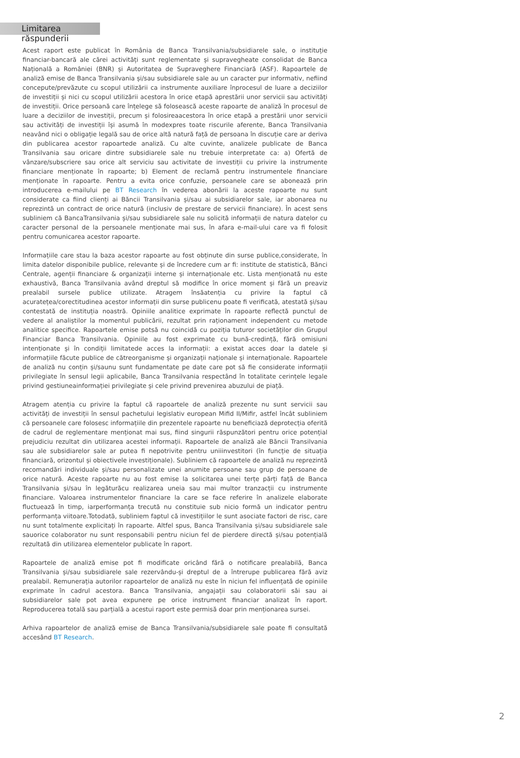Limitarea răspunderii
Acest raport este publicat în România de Banca Transilvania/subsidiarele sale, o instituție financiar-bancară ale cărei activități sunt reglementate și supravegheate consolidat de Banca Națională a României (BNR) și Autoritatea de Supraveghere Financiară (ASF). Rapoartele de analiză emise de Banca Transilvania și/sau subsidiarele sale au un caracter pur informativ, nefiind concepute/prevăzute cu scopul utilizării ca instrumente auxiliare înprocesul de luare a deciziilor de investiții și nici cu scopul utilizării acestora în orice etapă aprestării unor servicii sau activități de investiții. Orice persoană care înțelege să folosească aceste rapoarte de analiză în procesul de luare a deciziilor de investiții, precum și folosireaacestora în orice etapă a prestării unor servicii sau activități de investiții își asumă în modexpres toate riscurile aferente, Banca Transilvania neavând nici o obligație legală sau de orice altă natură față de persoana în discuție care ar deriva din publicarea acestor rapoartede analiză. Cu alte cuvinte, analizele publicate de Banca Transilvania sau oricare dintre subsidiarele sale nu trebuie interpretate ca: a) Ofertă de vânzare/subscriere sau orice alt serviciu sau activitate de investiții cu privire la instrumente financiare menționate în rapoarte; b) Element de reclamă pentru instrumentele financiare menționate în rapoarte. Pentru a evita orice confuzie, persoanele care se abonează prin introducerea e-mailului pe BT Research în vederea abonării la aceste rapoarte nu sunt considerate ca fiind clienți ai Băncii Transilvania și/sau ai subsidiarelor sale, iar abonarea nu reprezintă un contract de orice natură (inclusiv de prestare de servicii financiare). În acest sens subliniem că BancaTransilvania și/sau subsidiarele sale nu solicită informații de natura datelor cu caracter personal de la persoanele menționate mai sus, în afara e-mail-ului care va fi folosit pentru comunicarea acestor rapoarte.
Informațiile care stau la baza acestor rapoarte au fost obținute din surse publice,considerate, în limita datelor disponibile publice, relevante și de încredere cum ar fi: institute de statistică, Bănci Centrale, agenții financiare & organizații interne și internaționale etc. Lista menționată nu este exhaustivă, Banca Transilvania având dreptul să modifice în orice moment și fără un preaviz prealabil sursele publice utilizate. Atragem însăatenția cu privire la faptul că acuratețea/corectitudinea acestor informații din surse publicenu poate fi verificată, atestată și/sau contestată de instituția noastră. Opiniile analitice exprimate în rapoarte reflectă punctul de vedere al analiștilor la momentul publicării, rezultat prin raționament independent cu metode analitice specifice. Rapoartele emise potsă nu coincidă cu poziția tuturor societăților din Grupul Financiar Banca Transilvania. Opiniile au fost exprimate cu bună-credință, fără omisiuni intenționate și în condiții limitatede acces la informații: a existat acces doar la datele și informațiile făcute publice de cătreorganisme și organizații naționale și internaționale. Rapoartele de analiză nu conțin și/saunu sunt fundamentate pe date care pot să fie considerate informații privilegiate în sensul legii aplicabile, Banca Transilvania respectând în totalitate cerințele legale privind gestiuneainformației privilegiate și cele privind prevenirea abuzului de piață.
Atragem atenția cu privire la faptul că rapoartele de analiză prezente nu sunt servicii sau activități de investiții în sensul pachetului legislativ european Mifid II/Mifir, astfel încât subliniem că persoanele care folosesc informațiile din prezentele rapoarte nu beneficiază deprotecția oferită de cadrul de reglementare menționat mai sus, fiind singurii răspunzători pentru orice potențial prejudiciu rezultat din utilizarea acestei informații. Rapoartele de analiză ale Băncii Transilvania sau ale subsidiarelor sale ar putea fi nepotrivite pentru uniiinvestitori (în funcție de situația financiară, orizontul și obiectivele investiționale). Subliniem că rapoartele de analiză nu reprezintă recomandări individuale și/sau personalizate unei anumite persoane sau grup de persoane de orice natură. Aceste rapoarte nu au fost emise la solicitarea unei terțe părți față de Banca Transilvania și/sau în legăturăcu realizarea uneia sau mai multor tranzacții cu instrumente financiare. Valoarea instrumentelor financiare la care se face referire în analizele elaborate fluctuează în timp, iarperformanța trecută nu constituie sub nicio formă un indicator pentru performanța viitoare.Totodată, subliniem faptul că investițiilor le sunt asociate factori de risc, care nu sunt totalmente explicitați în rapoarte. Altfel spus, Banca Transilvania și/sau subsidiarele sale sauorice colaborator nu sunt responsabili pentru niciun fel de pierdere directă și/sau potențială rezultată din utilizarea elementelor publicate în raport.
Rapoartele de analiză emise pot fi modificate oricând fără o notificare prealabilă, Banca Transilvania și/sau subsidiarele sale rezervându-și dreptul de a întrerupe publicarea fără aviz prealabil. Remunerația autorilor rapoartelor de analiză nu este în niciun fel influențată de opiniile exprimate în cadrul acestora. Banca Transilvania, angajații sau colaboratorii săi sau ai subsidiarelor sale pot avea expunere pe orice instrument financiar analizat în raport. Reproducerea totală sau parțială a acestui raport este permisă doar prin menționarea sursei.
Arhiva rapoartelor de analiză emise de Banca Transilvania/subsidiarele sale poate fi consultată accesând BT Research.
2